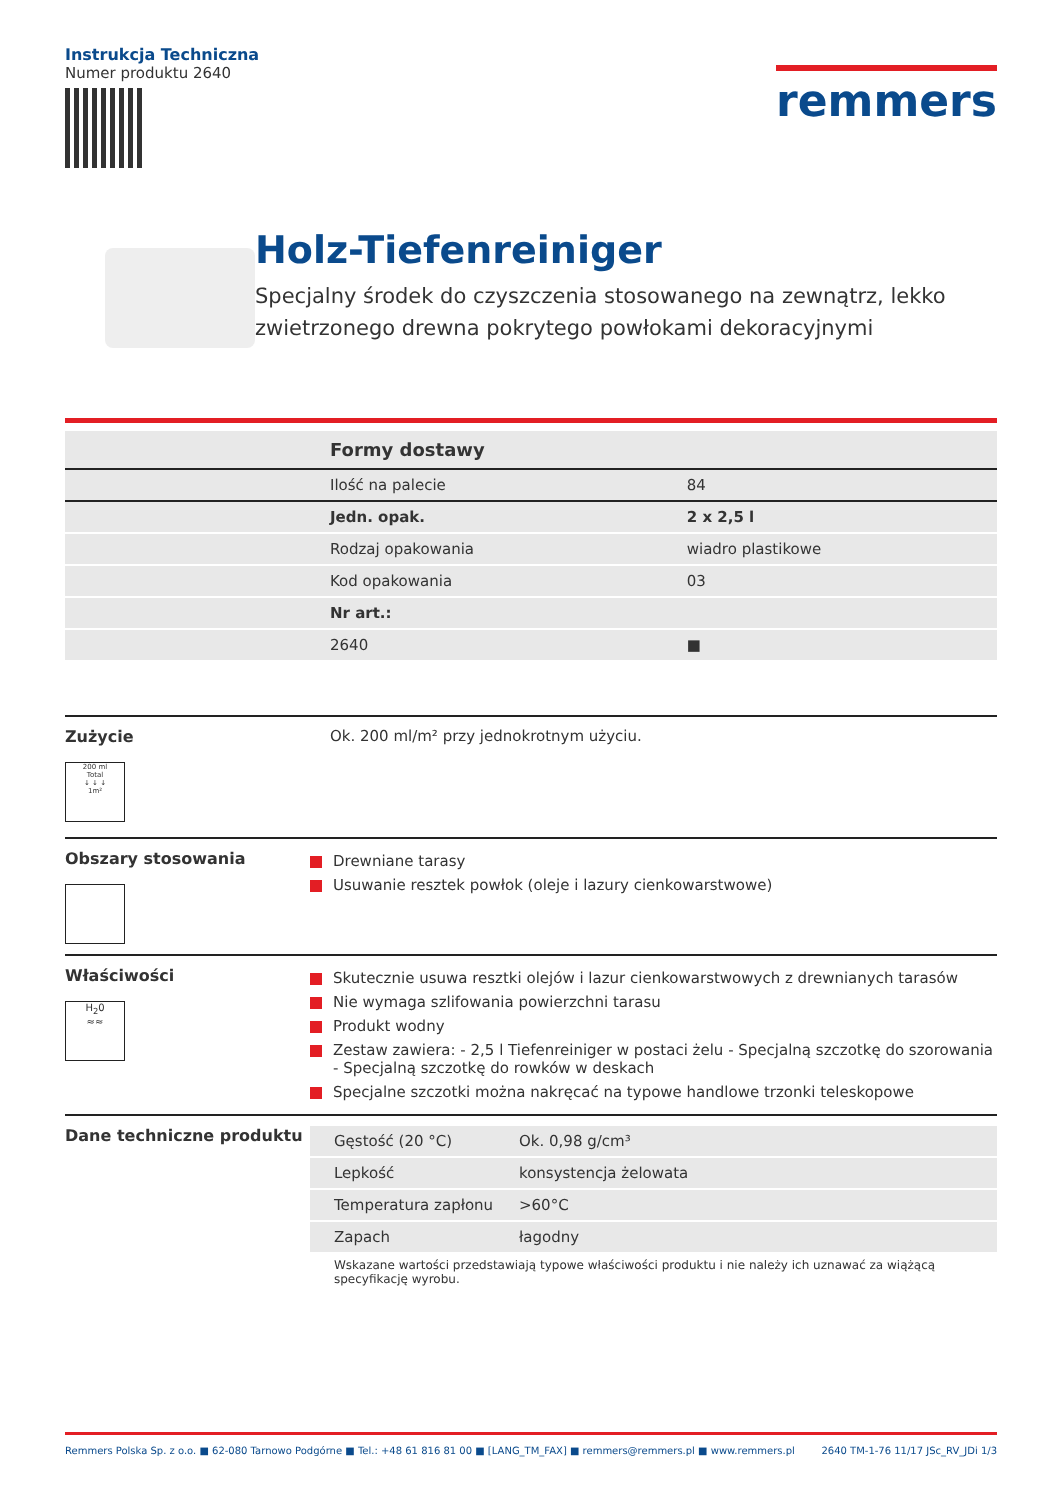Instrukcja Techniczna
Numer produktu 2640
remmers
Holz-Tiefenreiniger
Specjalny środek do czyszczenia stosowanego na zewnątrz, lekko zwietrzonego drewna pokrytego powłokami dekoracyjnymi
| | Formy dostawy | |
| | Ilość na palecie | 84 |
| | Jedn. opak. | 2 x 2,5 l |
| | Rodzaj opakowania | wiadro plastikowe |
| | Kod opakowania | 03 |
| | Nr art.: | |
| | 2640 | ■ |
Zużycie
200 ml
Total
↓ ↓ ↓
1m²
Ok. 200 ml/m² przy jednokrotnym użyciu.
Obszary stosowania
Drewniane tarasy
Usuwanie resztek powłok (oleje i lazury cienkowarstwowe)
Właściwości
H<sub>2</sub>0
≈≈
Skutecznie usuwa resztki olejów i lazur cienkowarstwowych z drewnianych tarasów
Nie wymaga szlifowania powierzchni tarasu
Produkt wodny
Zestaw zawiera: - 2,5 l Tiefenreiniger w postaci żelu - Specjalną szczotkę do szorowania - Specjalną szczotkę do rowków w deskach
Specjalne szczotki można nakręcać na typowe handlowe trzonki teleskopowe
Dane techniczne produktu
| Gęstość (20 °C) | Ok. 0,98 g/cm³ |
| Lepkość | konsystencja żelowata |
| Temperatura zapłonu | >60°C |
| Zapach | łagodny |
Wskazane wartości przedstawiają typowe właściwości produktu i nie należy ich uznawać za wiążącą specyfikację wyrobu.
Remmers Polska Sp. z o.o. ■ 62-080 Tarnowo Podgórne ■ Tel.: +48 61 816 81 00 ■ [LANG_TM_FAX] ■ remmers@remmers.pl ■ www.remmers.pl
2640 TM-1-76 11/17 JSc_RV_JDi 1/3